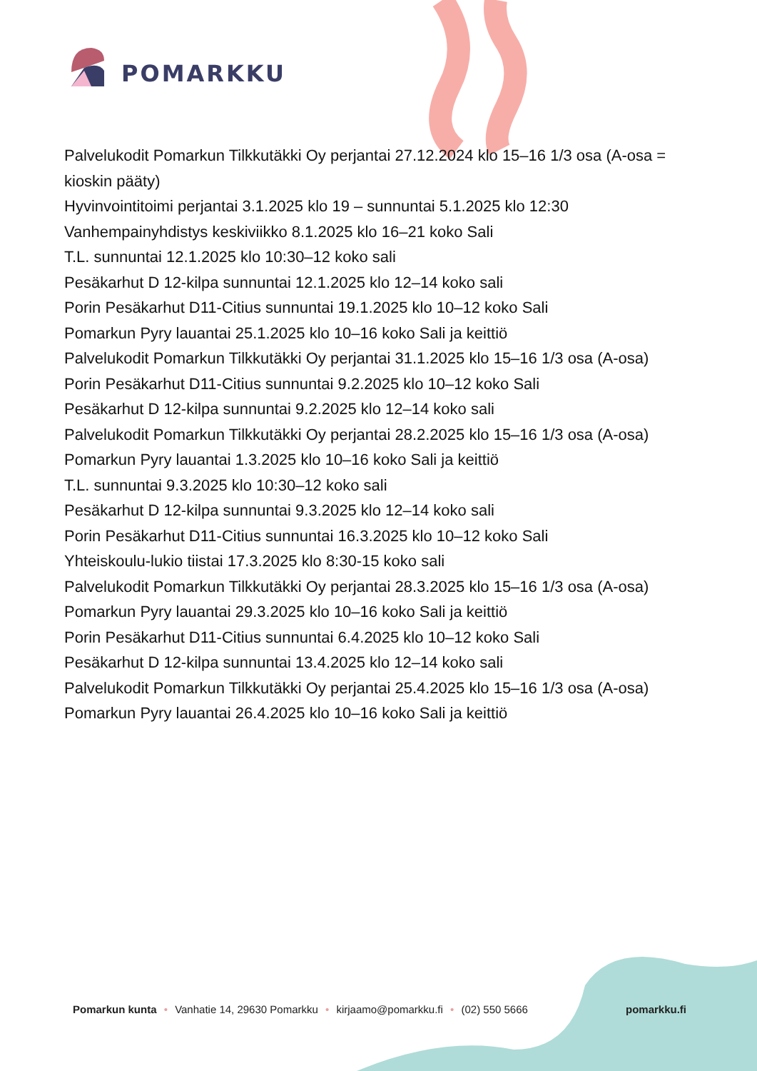POMARKKU
Palvelukodit Pomarkun Tilkkutäkki Oy perjantai 27.12.2024 klo 15–16 1/3 osa (A-osa = kioskin pääty)
Hyvinvointitoimi perjantai 3.1.2025 klo 19 – sunnuntai 5.1.2025 klo 12:30
Vanhempainyhdistys keskiviikko 8.1.2025 klo 16–21 koko Sali
T.L. sunnuntai 12.1.2025 klo 10:30–12 koko sali
Pesäkarhut D 12-kilpa sunnuntai 12.1.2025 klo 12–14 koko sali
Porin Pesäkarhut D11-Citius sunnuntai 19.1.2025 klo 10–12 koko Sali
Pomarkun Pyry lauantai 25.1.2025 klo 10–16 koko Sali ja keittiö
Palvelukodit Pomarkun Tilkkutäkki Oy perjantai 31.1.2025 klo 15–16 1/3 osa (A-osa)
Porin Pesäkarhut D11-Citius sunnuntai 9.2.2025 klo 10–12 koko Sali
Pesäkarhut D 12-kilpa sunnuntai 9.2.2025 klo 12–14 koko sali
Palvelukodit Pomarkun Tilkkutäkki Oy perjantai 28.2.2025 klo 15–16 1/3 osa (A-osa)
Pomarkun Pyry lauantai 1.3.2025 klo 10–16 koko Sali ja keittiö
T.L. sunnuntai 9.3.2025 klo 10:30–12 koko sali
Pesäkarhut D 12-kilpa sunnuntai 9.3.2025 klo 12–14 koko sali
Porin Pesäkarhut D11-Citius sunnuntai 16.3.2025 klo 10–12 koko Sali
Yhteiskoulu-lukio tiistai 17.3.2025 klo 8:30-15 koko sali
Palvelukodit Pomarkun Tilkkutäkki Oy perjantai 28.3.2025 klo 15–16 1/3 osa (A-osa)
Pomarkun Pyry lauantai 29.3.2025 klo 10–16 koko Sali ja keittiö
Porin Pesäkarhut D11-Citius sunnuntai 6.4.2025 klo 10–12 koko Sali
Pesäkarhut D 12-kilpa sunnuntai 13.4.2025 klo 12–14 koko sali
Palvelukodit Pomarkun Tilkkutäkki Oy perjantai 25.4.2025 klo 15–16 1/3 osa (A-osa)
Pomarkun Pyry lauantai 26.4.2025 klo 10–16 koko Sali ja keittiö
Pomarkun kunta • Vanhatie 14, 29630 Pomarkku • kirjaamo@pomarkku.fi • (02) 550 5666
pomarkku.fi